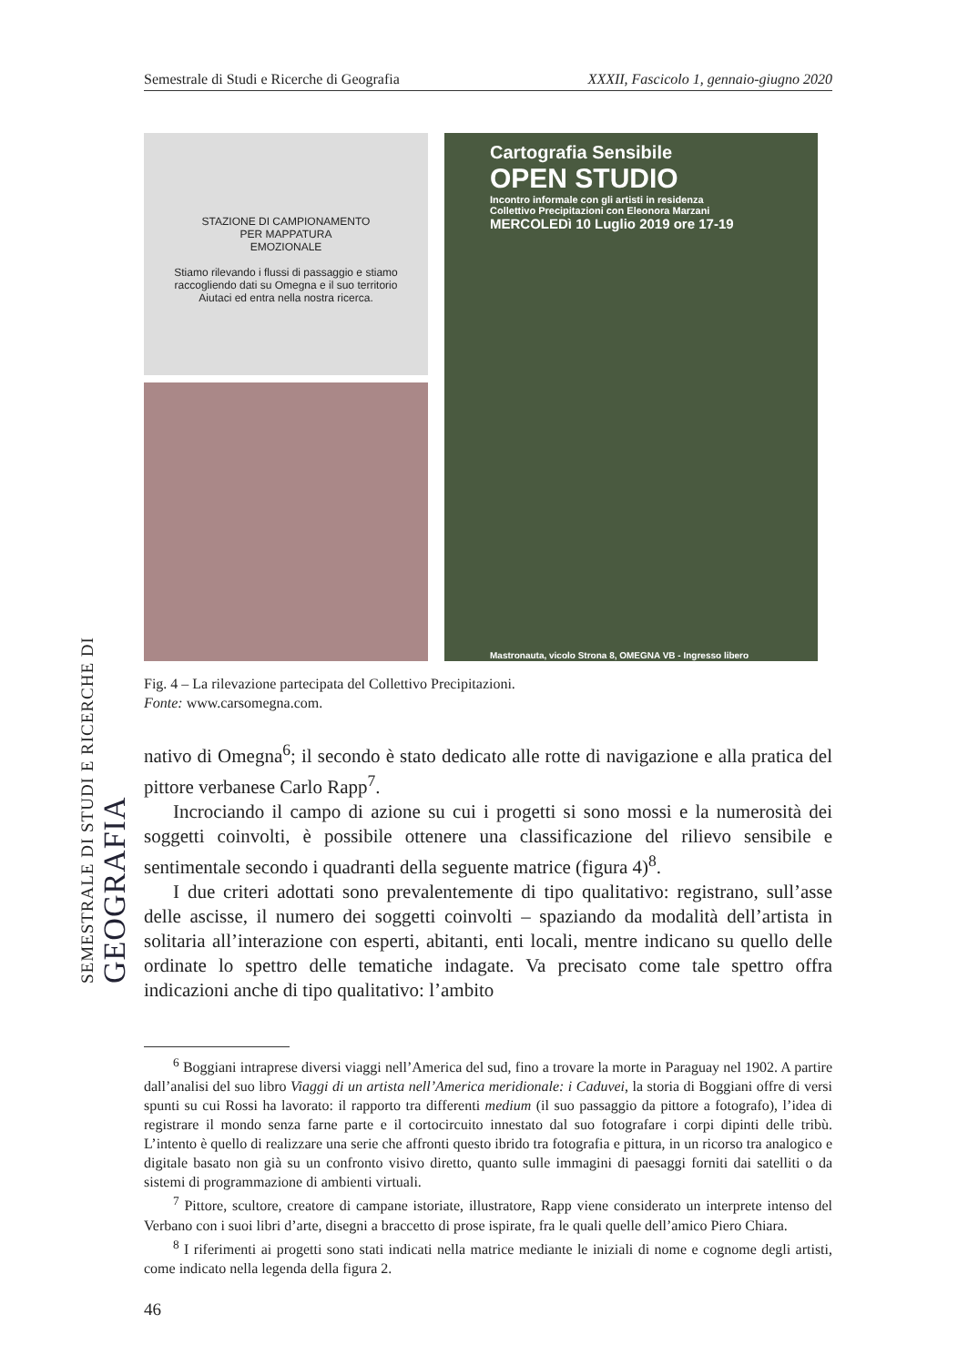SEMESTRALE DI STUDI E RICERCHE DI GEOGRAFIA
Semestrale di Studi e Ricerche di Geografia XXXII, Fascicolo 1, gennaio-giugno 2020
STAZIONE DI CAMPIONAMENTO
PER MAPPATURA
EMOZIONALE
Stiamo rilevando i flussi di passaggio e stiamo raccogliendo dati su Omegna e il suo territorio
Aiutaci ed entra nella nostra ricerca.
Cartografia Sensibile
OPEN STUDIO
Incontro informale con gli artisti in residenza
Collettivo Precipitazioni con Eleonora Marzani
MERCOLEDì 10 Luglio 2019 ore 17-19
Mastronauta, vicolo Strona 8, OMEGNA VB - Ingresso libero
Fig. 4 – La rilevazione partecipata del Collettivo Precipitazioni.
Fonte: www.carsomegna.com.
nativo di Omegna<sup>6</sup>; il secondo è stato dedicato alle rotte di navigazione e alla pratica del pittore verbanese Carlo Rapp<sup>7</sup>.
Incrociando il campo di azione su cui i progetti si sono mossi e la numerosità dei soggetti coinvolti, è possibile ottenere una classificazione del rilievo sensibile e sentimentale secondo i quadranti della seguente matrice (figura 4)<sup>8</sup>.
I due criteri adottati sono prevalentemente di tipo qualitativo: registrano, sull’asse delle ascisse, il numero dei soggetti coinvolti – spaziando da modalità dell’artista in solitaria all’interazione con esperti, abitanti, enti locali, mentre indicano su quello delle ordinate lo spettro delle tematiche indagate. Va precisato come tale spettro offra indicazioni anche di tipo qualitativo: l’ambito
<sup>6</sup> Boggiani intraprese diversi viaggi nell’America del sud, fino a trovare la morte in Paraguay nel 1902. A partire dall’analisi del suo libro Viaggi di un artista nell’America meridionale: i Caduvei, la storia di Boggiani offre di versi spunti su cui Rossi ha lavorato: il rapporto tra differenti medium (il suo passaggio da pittore a fotografo), l’idea di registrare il mondo senza farne parte e il cortocircuito innestato dal suo fotografare i corpi dipinti delle tribù. L’intento è quello di realizzare una serie che affronti questo ibrido tra fotografia e pittura, in un ricorso tra analogico e digitale basato non già su un confronto visivo diretto, quanto sulle immagini di paesaggi forniti dai satelliti o da sistemi di programmazione di ambienti virtuali.
<sup>7</sup> Pittore, scultore, creatore di campane istoriate, illustratore, Rapp viene considerato un interprete intenso del Verbano con i suoi libri d’arte, disegni a braccetto di prose ispirate, fra le quali quelle dell’amico Piero Chiara.
<sup>8</sup> I riferimenti ai progetti sono stati indicati nella matrice mediante le iniziali di nome e cognome degli artisti, come indicato nella legenda della figura 2.
46